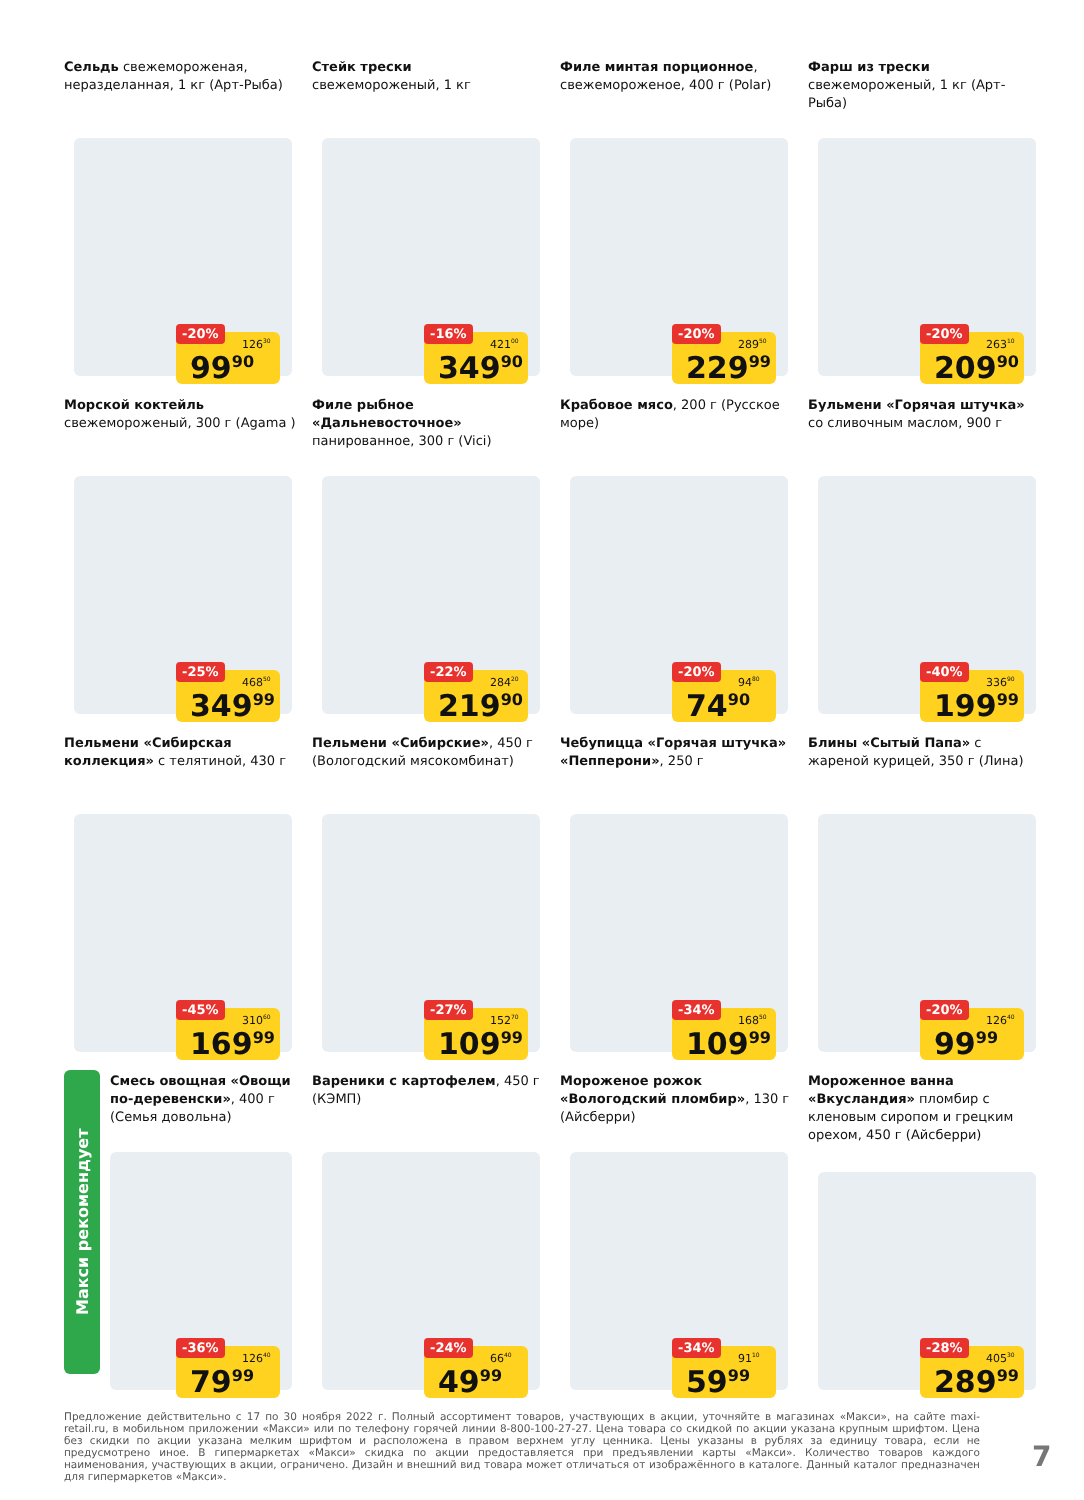Сельдь свежемороженая, неразделанная, 1 кг (Арт-Рыба)
-20% 126<sup>30</sup>
99<sup>90</sup>
Стейк трески
свежемороженый, 1 кг
-16% 421<sup>00</sup>
349<sup>90</sup>
Филе минтая порционное, свежемороженое, 400 г (Polar)
-20% 289<sup>50</sup>
229<sup>99</sup>
Фарш из трески
свежемороженый, 1 кг (Арт-Рыба)
-20% 263<sup>10</sup>
209<sup>90</sup>
Морской коктейль
свежемороженый, 300 г (Agama )
-25% 468<sup>50</sup>
349<sup>99</sup>
Филе рыбное «Дальневосточное» панированное, 300 г (Vici)
-22% 284<sup>20</sup>
219<sup>90</sup>
Крабовое мясо, 200 г (Русское море)
-20% 94<sup>80</sup>
74<sup>90</sup>
Бульмени «Горячая штучка» со сливочным маслом, 900 г
-40% 336<sup>90</sup>
199<sup>99</sup>
Пельмени «Сибирская коллекция» с телятиной, 430 г
-45% 310<sup>60</sup>
169<sup>99</sup>
Пельмени «Сибирские», 450 г (Вологодский мясокомбинат)
-27% 152<sup>70</sup>
109<sup>99</sup>
Чебупицца «Горячая штучка» «Пепперони», 250 г
-34% 168<sup>50</sup>
109<sup>99</sup>
Блины «Сытый Папа» с жареной курицей, 350 г (Лина)
-20% 126<sup>40</sup>
99<sup>99</sup>
Смесь овощная «Овощи по-деревенски», 400 г (Семья довольна)
-36% 126<sup>40</sup>
79<sup>99</sup>
Вареники с картофелем, 450 г (КЭМП)
-24% 66<sup>40</sup>
49<sup>99</sup>
Мороженое рожок «Вологодский пломбир», 130 г (Айсберри)
-34% 91<sup>10</sup>
59<sup>99</sup>
Мороженное ванна «Вкусландия» пломбир с кленовым сиропом и грецким орехом, 450 г (Айсберри)
-28% 405<sup>30</sup>
289<sup>99</sup>
Макси рекомендует
Предложение действительно с 17 по 30 ноября 2022 г. Полный ассортимент товаров, участвующих в акции, уточняйте в магазинах «Макси», на сайте maxi-retail.ru, в мобильном приложении «Макси» или по телефону горячей линии 8-800-100-27-27. Цена товара со скидкой по акции указана крупным шрифтом. Цена без скидки по акции указана мелким шрифтом и расположена в правом верхнем углу ценника. Цены указаны в рублях за единицу товара, если не предусмотрено иное. В гипермаркетах «Макси» скидка по акции предоставляется при предъявлении карты «Макси». Количество товаров каждого наименования, участвующих в акции, ограничено. Дизайн и внешний вид товара может отличаться от изображённого в каталоге. Данный каталог предназначен для гипермаркетов «Макси».
7